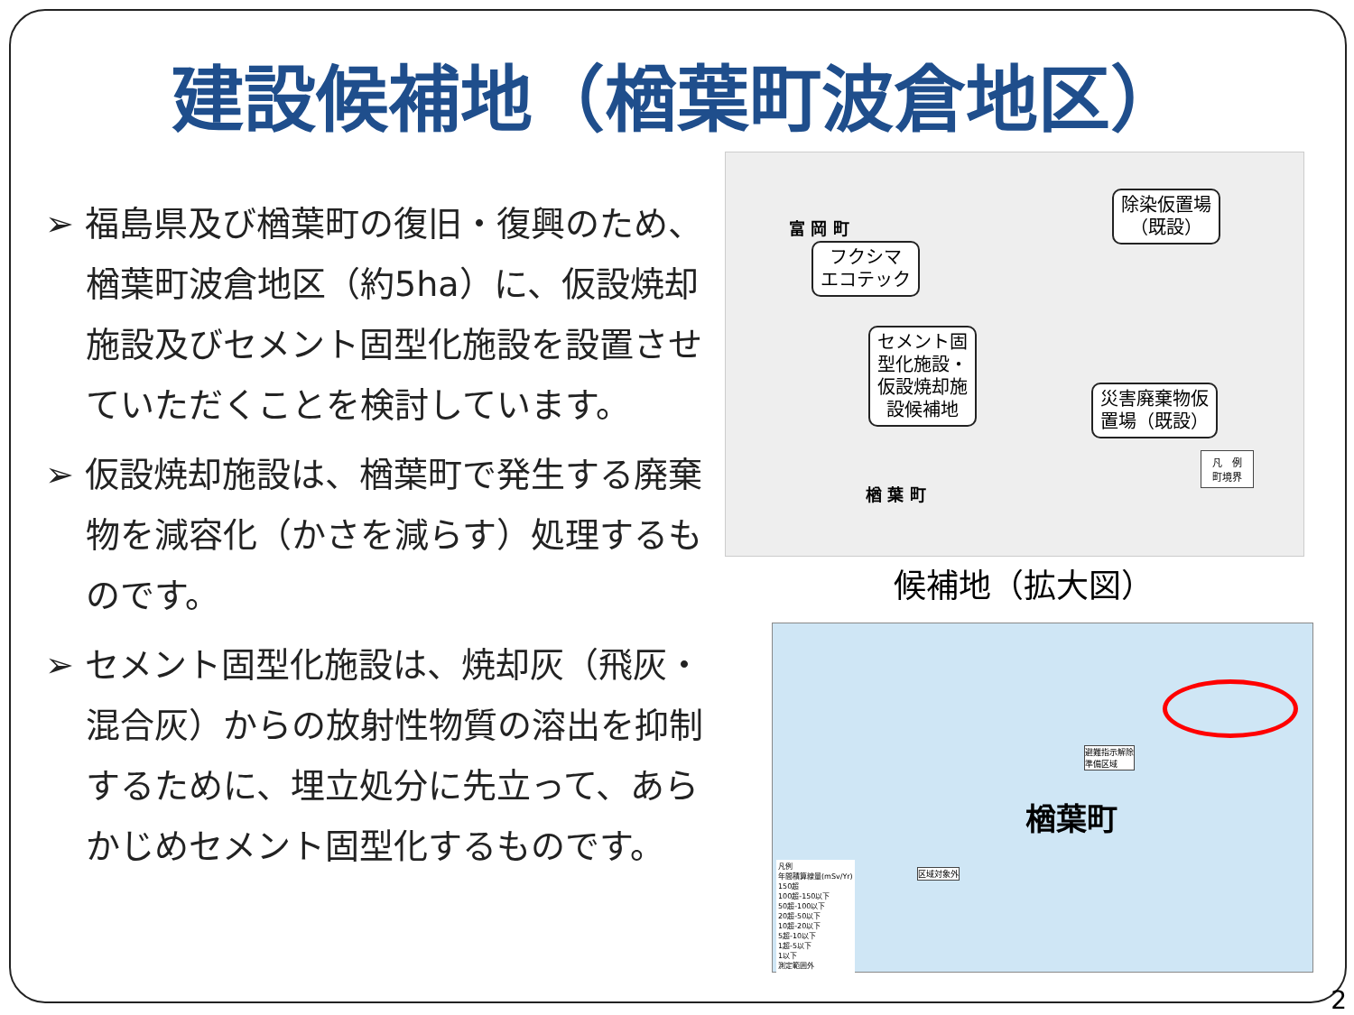建設候補地（楢葉町波倉地区）
➢ 福島県及び楢葉町の復旧・復興のため、楢葉町波倉地区（約5ha）に、仮設焼却施設及びセメント固型化施設を設置させていただくことを検討しています。
➢ 仮設焼却施設は、楢葉町で発生する廃棄物を減容化（かさを減らす）処理するものです。
➢ セメント固型化施設は、焼却灰（飛灰・混合灰）からの放射性物質の溶出を抑制するために、埋立処分に先立って、あらかじめセメント固型化するものです。
富 岡 町
楢 葉 町
フクシマ
エコテック
セメント固
型化施設・
仮設焼却施
設候補地
除染仮置場
（既設）
災害廃棄物仮
置場（既設）
凡　例
町境界
候補地（拡大図）
楢葉町
避難指示解除
準備区域
区域対象外
凡例
年間積算線量(mSv/Yr)
150超
100超-150以下
50超-100以下
20超-50以下
10超-20以下
5超-10以下
1超-5以下
1以下
測定範囲外
2